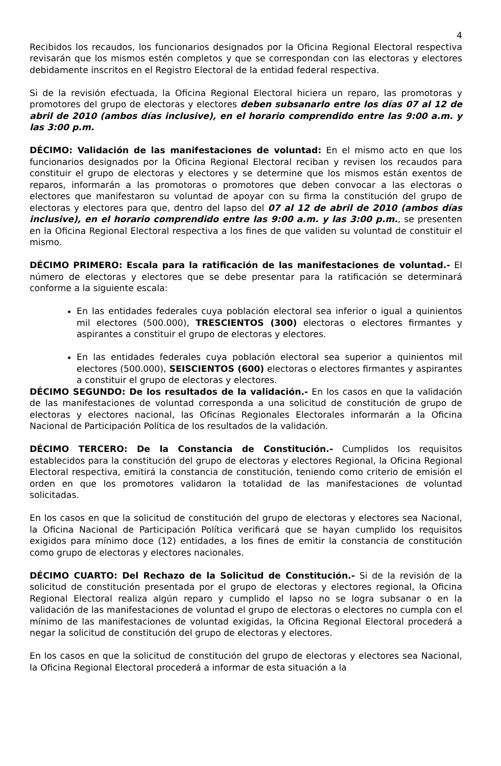4
Recibidos los recaudos, los funcionarios designados por la Oficina Regional Electoral respectiva revisarán que los mismos estén completos y que se correspondan con las electoras y electores debidamente inscritos en el Registro Electoral de la entidad federal respectiva.
Si de la revisión efectuada, la Oficina Regional Electoral hiciera un reparo, las promotoras y promotores del grupo de electoras y electores deben subsanarlo entre los días 07 al 12 de abril de 2010 (ambos días inclusive), en el horario comprendido entre las 9:00 a.m. y las 3:00 p.m.
DÉCIMO: Validación de las manifestaciones de voluntad: En el mismo acto en que los funcionarios designados por la Oficina Regional Electoral reciban y revisen los recaudos para constituir el grupo de electoras y electores y se determine que los mismos están exentos de reparos, informarán a las promotoras o promotores que deben convocar a las electoras o electores que manifestaron su voluntad de apoyar con su firma la constitución del grupo de electoras y electores para que, dentro del lapso del 07 al 12 de abril de 2010 (ambos días inclusive), en el horario comprendido entre las 9:00 a.m. y las 3:00 p.m., se presenten en la Oficina Regional Electoral respectiva a los fines de que validen su voluntad de constituir el mismo.
DÉCIMO PRIMERO: Escala para la ratificación de las manifestaciones de voluntad.- El número de electoras y electores que se debe presentar para la ratificación se determinará conforme a la siguiente escala:
En las entidades federales cuya población electoral sea inferior o igual a quinientos mil electores (500.000), TRESCIENTOS (300) electoras o electores firmantes y aspirantes a constituir el grupo de electoras y electores.
En las entidades federales cuya población electoral sea superior a quinientos mil electores (500.000), SEISCIENTOS (600) electoras o electores firmantes y aspirantes a constituir el grupo de electoras y electores.
DÉCIMO SEGUNDO: De los resultados de la validación.- En los casos en que la validación de las manifestaciones de voluntad corresponda a una solicitud de constitución de grupo de electoras y electores nacional, las Oficinas Regionales Electorales informarán a la Oficina Nacional de Participación Política de los resultados de la validación.
DÉCIMO TERCERO: De la Constancia de Constitución.- Cumplidos los requisitos establecidos para la constitución del grupo de electoras y electores Regional, la Oficina Regional Electoral respectiva, emitirá la constancia de constitución, teniendo como criterio de emisión el orden en que los promotores validaron la totalidad de las manifestaciones de voluntad solicitadas.
En los casos en que la solicitud de constitución del grupo de electoras y electores sea Nacional, la Oficina Nacional de Participación Política verificará que se hayan cumplido los requisitos exigidos para mínimo doce (12) entidades, a los fines de emitir la constancia de constitución como grupo de electoras y electores nacionales.
DÉCIMO CUARTO: Del Rechazo de la Solicitud de Constitución.- Si de la revisión de la solicitud de constitución presentada por el grupo de electoras y electores regional, la Oficina Regional Electoral realiza algún reparo y cumplido el lapso no se logra subsanar o en la validación de las manifestaciones de voluntad el grupo de electoras o electores no cumpla con el mínimo de las manifestaciones de voluntad exigidas, la Oficina Regional Electoral procederá a negar la solicitud de constitución del grupo de electoras y electores.
En los casos en que la solicitud de constitución del grupo de electoras y electores sea Nacional, la Oficina Regional Electoral procederá a informar de esta situación a la